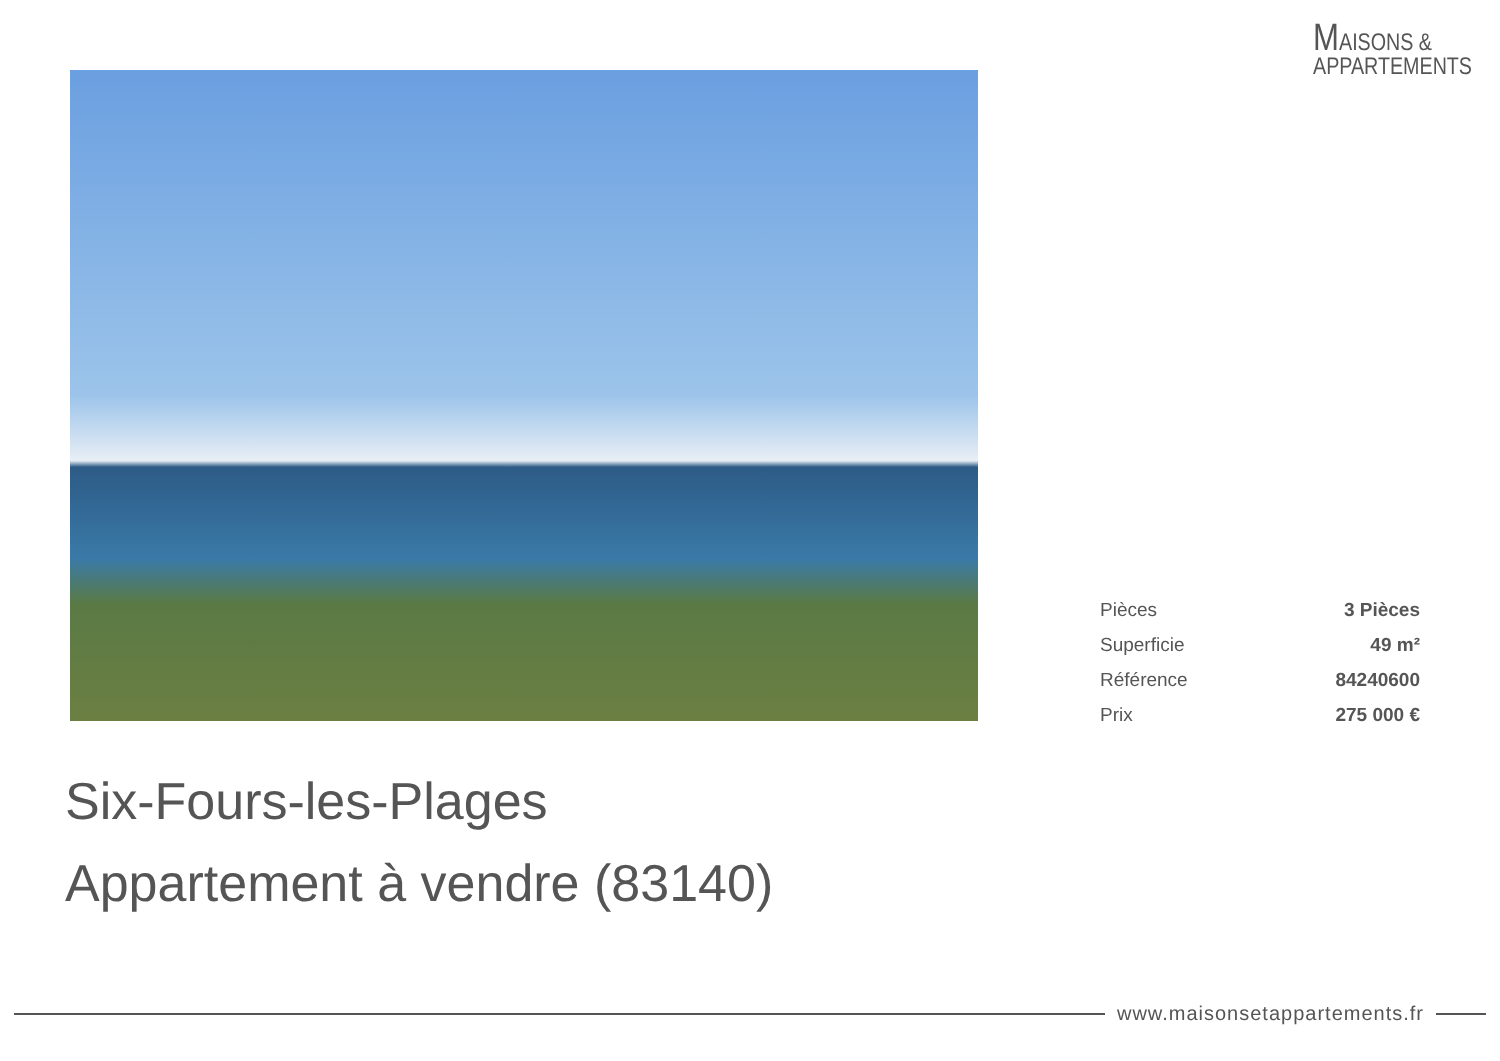MAISONS &
APPARTEMENTS
| Pièces | 3 Pièces |
| Superficie | 49 m² |
| Référence | 84240600 |
| Prix | 275 000 € |
Six-Fours-les-Plages
Appartement à vendre (83140)
www.maisonsetappartements.fr